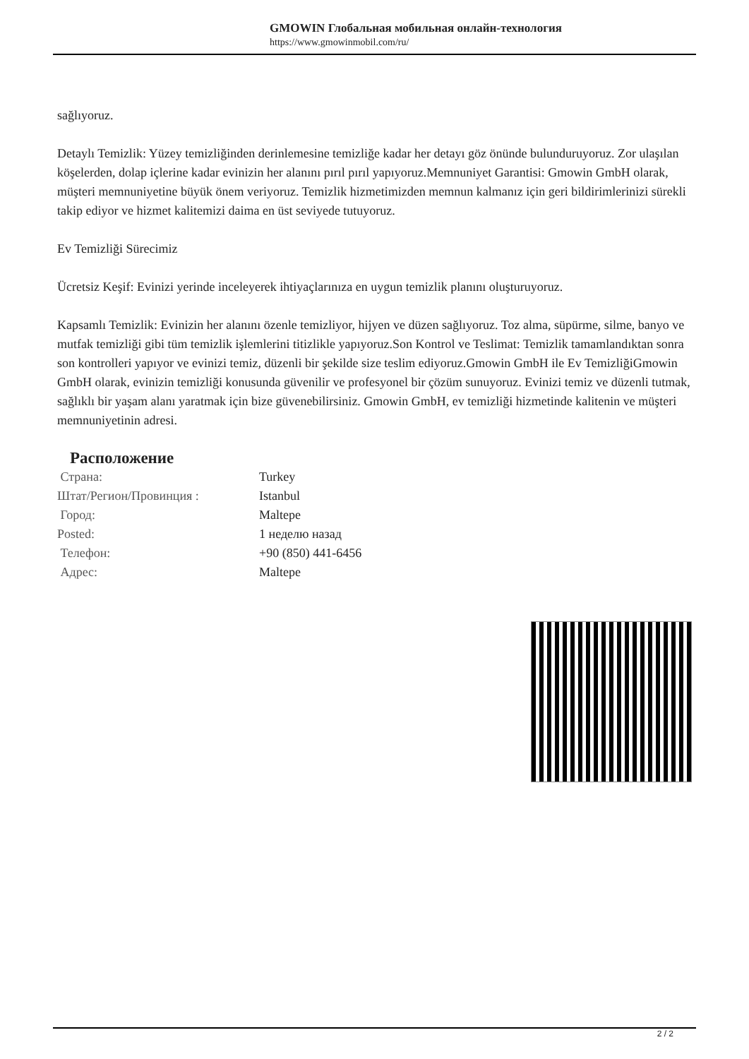GMOWIN Глобальная мобильная онлайн-технология
https://www.gmowinmobil.com/ru/
sağlıyoruz.
Detaylı Temizlik: Yüzey temizliğinden derinlemesine temizliğe kadar her detayı göz önünde bulunduruyoruz. Zor ulaşılan köşelerden, dolap içlerine kadar evinizin her alanını pırıl pırıl yapıyoruz.Memnuniyet Garantisi: Gmowin GmbH olarak, müşteri memnuniyetine büyük önem veriyoruz. Temizlik hizmetimizden memnun kalmanız için geri bildirimlerinizi sürekli takip ediyor ve hizmet kalitemizi daima en üst seviyede tutuyoruz.
Ev Temizliği Sürecimiz
Ücretsiz Keşif: Evinizi yerinde inceleyerek ihtiyaçlarınıza en uygun temizlik planını oluşturuyoruz.
Kapsamlı Temizlik: Evinizin her alanını özenle temizliyor, hijyen ve düzen sağlıyoruz. Toz alma, süpürme, silme, banyo ve mutfak temizliği gibi tüm temizlik işlemlerini titizlikle yapıyoruz.Son Kontrol ve Teslimat: Temizlik tamamlandıktan sonra son kontrolleri yapıyor ve evinizi temiz, düzenli bir şekilde size teslim ediyoruz.Gmowin GmbH ile Ev TemizliğiGmowin GmbH olarak, evinizin temizliği konusunda güvenilir ve profesyonel bir çözüm sunuyoruz. Evinizi temiz ve düzenli tutmak, sağlıklı bir yaşam alanı yaratmak için bize güvenebilirsiniz. Gmowin GmbH, ev temizliği hizmetinde kalitenin ve müşteri memnuniyetinin adresi.
Расположение
| Страна: | Turkey |
| Штат/Регион/Провинция : | Istanbul |
| Город: | Maltepe |
| Posted: | 1 неделю назад |
| Телефон: | +90 (850) 441-6456 |
| Адрес: | Maltepe |
2 / 2